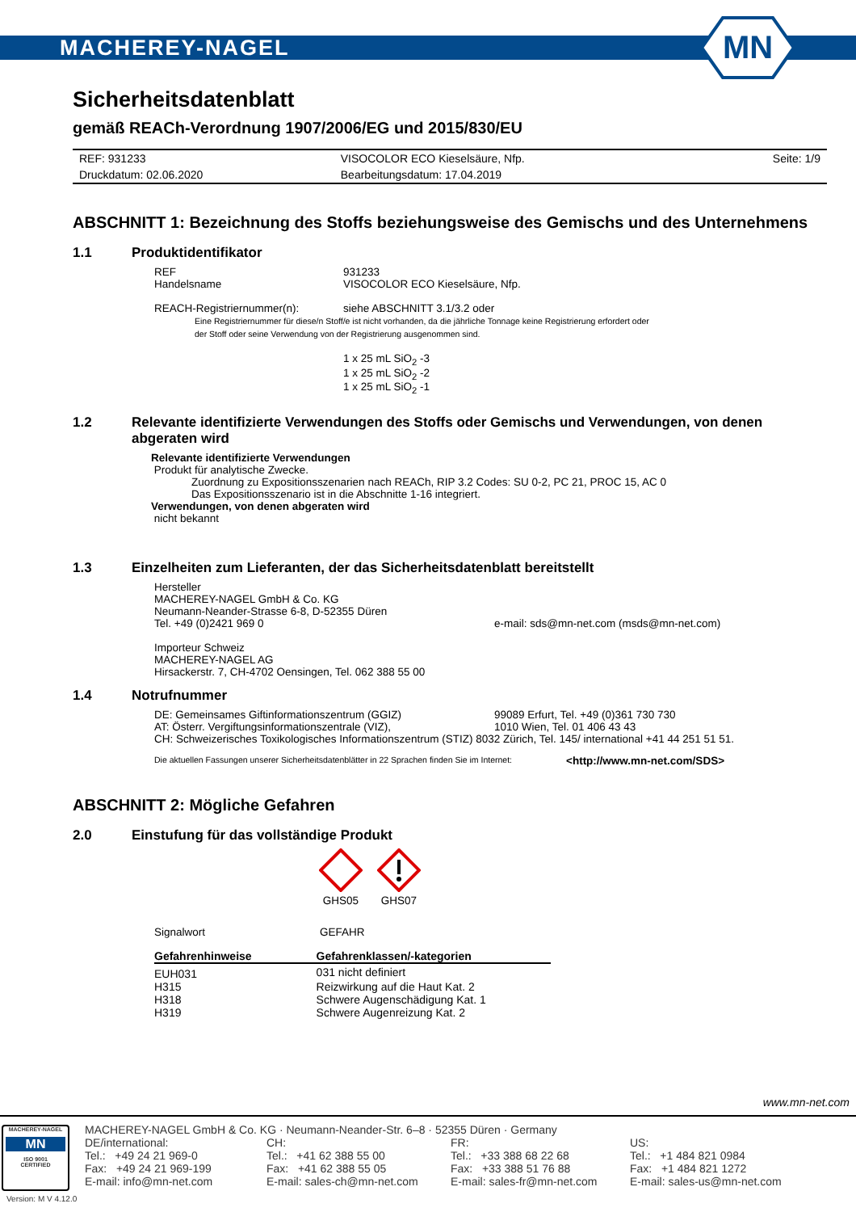MACHEREY-NAGEL
MN
Sicherheitsdatenblatt
gemäß REACh-Verordnung 1907/2006/EG und 2015/830/EU
| REF: 931233 | VISOCOLOR ECO Kieselsäure, Nfp. | Seite: 1/9 |
| Druckdatum: 02.06.2020 | Bearbeitungsdatum: 17.04.2019 | |
ABSCHNITT 1: Bezeichnung des Stoffs beziehungsweise des Gemischs und des Unternehmens
1.1 Produktidentifikator
REF 931233
Handelsname VISOCOLOR ECO Kieselsäure, Nfp.
REACH-Registriernummer(n): siehe ABSCHNITT 3.1/3.2 oder
Eine Registriernummer für diese/n Stoff/e ist nicht vorhanden, da die jährliche Tonnage keine Registrierung erfordert oder
der Stoff oder seine Verwendung von der Registrierung ausgenommen sind.
1 x 25 mL SiO<sub>2</sub> -3
1 x 25 mL SiO<sub>2</sub> -2
1 x 25 mL SiO<sub>2</sub> -1
1.2 Relevante identifizierte Verwendungen des Stoffs oder Gemischs und Verwendungen, von denen abgeraten wird
Relevante identifizierte Verwendungen
Produkt für analytische Zwecke.
Zuordnung zu Expositionsszenarien nach REACh, RIP 3.2 Codes: SU 0-2, PC 21, PROC 15, AC 0
Das Expositionsszenario ist in die Abschnitte 1-16 integriert.
Verwendungen, von denen abgeraten wird
nicht bekannt
1.3 Einzelheiten zum Lieferanten, der das Sicherheitsdatenblatt bereitstellt
Hersteller
MACHEREY-NAGEL GmbH & Co. KG
Neumann-Neander-Strasse 6-8, D-52355 Düren
Tel. +49 (0)2421 969 0 e-mail: sds@mn-net.com (msds@mn-net.com)
Importeur Schweiz
MACHEREY-NAGEL AG
Hirsackerstr. 7, CH-4702 Oensingen, Tel. 062 388 55 00
1.4 Notrufnummer
DE: Gemeinsames Giftinformationszentrum (GGIZ) 99089 Erfurt, Tel. +49 (0)361 730 730
AT: Österr. Vergiftungsinformationszentrale (VIZ), 1010 Wien, Tel. 01 406 43 43
CH: Schweizerisches Toxikologisches Informationszentrum (STIZ) 8032 Zürich, Tel. 145/ international +41 44 251 51 51.
Die aktuellen Fassungen unserer Sicherheitsdatenblätter in 22 Sprachen finden Sie im Internet: <http://www.mn-net.com/SDS>
ABSCHNITT 2: Mögliche Gefahren
2.0 Einstufung für das vollständige Produkt
GHS05
GHS07
Signalwort GEFAHR
| Gefahrenhinweise | Gefahrenklassen/-kategorien |
| --- | --- |
| EUH031 | 031 nicht definiert |
| H315 | Reizwirkung auf die Haut Kat. 2 |
| H318 | Schwere Augenschädigung Kat. 1 |
| H319 | Schwere Augenreizung Kat. 2 |
www.mn-net.com
MACHEREY-NAGEL
MN
ISO 9001
CERTIFIED
MACHEREY-NAGEL GmbH & Co. KG · Neumann-Neander-Str. 6–8 · 52355 Düren · Germany
DE/international:
Tel.: +49 24 21 969-0
Fax: +49 24 21 969-199
E-mail: info@mn-net.com
CH:
Tel.: +41 62 388 55 00
Fax: +41 62 388 55 05
E-mail: sales-ch@mn-net.com
FR:
Tel.: +33 388 68 22 68
Fax: +33 388 51 76 88
E-mail: sales-fr@mn-net.com
US:
Tel.: +1 484 821 0984
Fax: +1 484 821 1272
E-mail: sales-us@mn-net.com
Version: M V 4.12.0